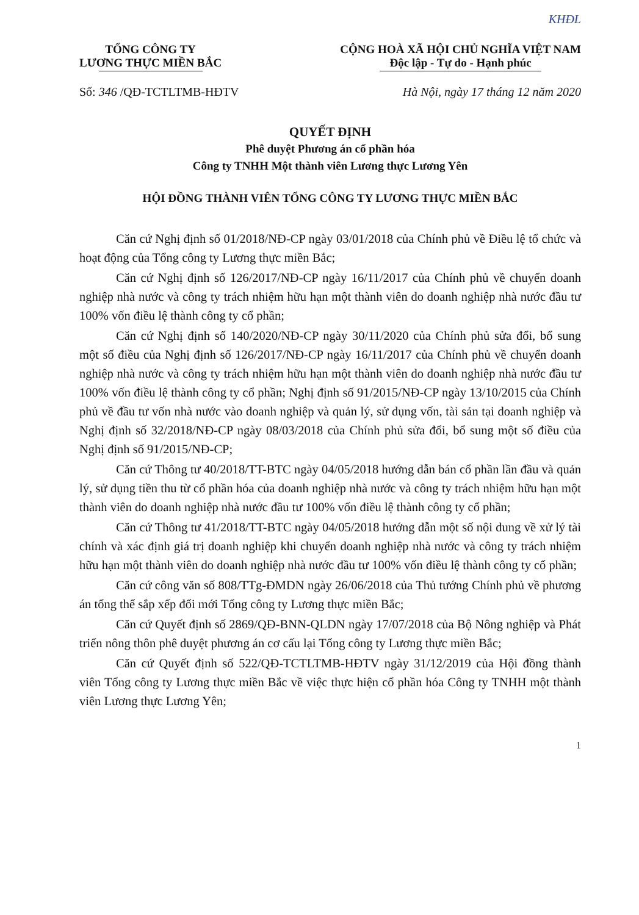KHĐL
TỔNG CÔNG TY
LƯƠNG THỰC MIỀN BẮC
CỘNG HOÀ XÃ HỘI CHỦ NGHĨA VIỆT NAM
Độc lập - Tự do - Hạnh phúc
Số: 346 /QĐ-TCTLTMB-HĐTV Hà Nội, ngày 17 tháng 12 năm 2020
QUYẾT ĐỊNH
Phê duyệt Phương án cổ phần hóa
Công ty TNHH Một thành viên Lương thực Lương Yên
HỘI ĐỒNG THÀNH VIÊN TỔNG CÔNG TY LƯƠNG THỰC MIỀN BẮC
Căn cứ Nghị định số 01/2018/NĐ-CP ngày 03/01/2018 của Chính phủ về Điều lệ tổ chức và hoạt động của Tổng công ty Lương thực miền Bắc;
Căn cứ Nghị định số 126/2017/NĐ-CP ngày 16/11/2017 của Chính phủ về chuyển doanh nghiệp nhà nước và công ty trách nhiệm hữu hạn một thành viên do doanh nghiệp nhà nước đầu tư 100% vốn điều lệ thành công ty cổ phần;
Căn cứ Nghị định số 140/2020/NĐ-CP ngày 30/11/2020 của Chính phủ sửa đổi, bổ sung một số điều của Nghị định số 126/2017/NĐ-CP ngày 16/11/2017 của Chính phủ về chuyển doanh nghiệp nhà nước và công ty trách nhiệm hữu hạn một thành viên do doanh nghiệp nhà nước đầu tư 100% vốn điều lệ thành công ty cổ phần; Nghị định số 91/2015/NĐ-CP ngày 13/10/2015 của Chính phủ về đầu tư vốn nhà nước vào doanh nghiệp và quản lý, sử dụng vốn, tài sản tại doanh nghiệp và Nghị định số 32/2018/NĐ-CP ngày 08/03/2018 của Chính phủ sửa đổi, bổ sung một số điều của Nghị định số 91/2015/NĐ-CP;
Căn cứ Thông tư 40/2018/TT-BTC ngày 04/05/2018 hướng dẫn bán cổ phần lần đầu và quản lý, sử dụng tiền thu từ cổ phần hóa của doanh nghiệp nhà nước và công ty trách nhiệm hữu hạn một thành viên do doanh nghiệp nhà nước đầu tư 100% vốn điều lệ thành công ty cổ phần;
Căn cứ Thông tư 41/2018/TT-BTC ngày 04/05/2018 hướng dẫn một số nội dung về xử lý tài chính và xác định giá trị doanh nghiệp khi chuyển doanh nghiệp nhà nước và công ty trách nhiệm hữu hạn một thành viên do doanh nghiệp nhà nước đầu tư 100% vốn điều lệ thành công ty cổ phần;
Căn cứ công văn số 808/TTg-ĐMDN ngày 26/06/2018 của Thủ tướng Chính phủ về phương án tổng thể sắp xếp đổi mới Tổng công ty Lương thực miền Bắc;
Căn cứ Quyết định số 2869/QĐ-BNN-QLDN ngày 17/07/2018 của Bộ Nông nghiệp và Phát triển nông thôn phê duyệt phương án cơ cấu lại Tổng công ty Lương thực miền Bắc;
Căn cứ Quyết định số 522/QĐ-TCTLTMB-HĐTV ngày 31/12/2019 của Hội đồng thành viên Tổng công ty Lương thực miền Bắc về việc thực hiện cổ phần hóa Công ty TNHH một thành viên Lương thực Lương Yên;
1